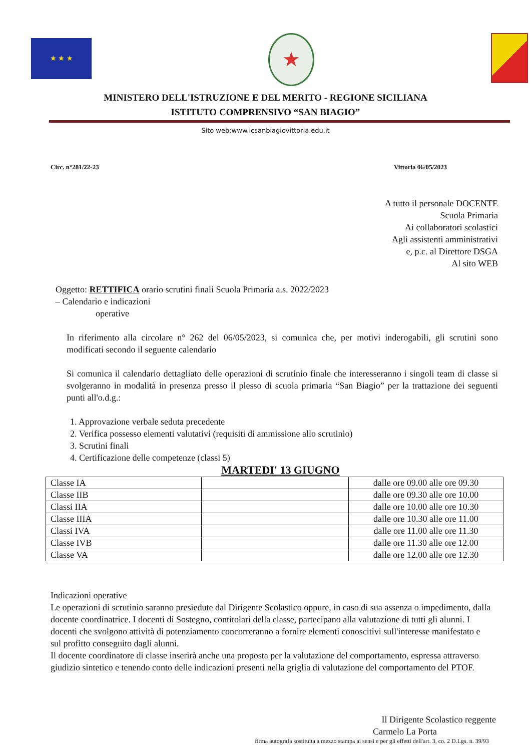★ ★ ★
★
MINISTERO DELL'ISTRUZIONE E DEL MERITO - REGIONE SICILIANA
ISTITUTO COMPRENSIVO “SAN BIAGIO”
Sito web:www.icsanbiagiovittoria.edu.it
Circ. n°281/22-23 Vittoria 06/05/2023
A tutto il personale DOCENTE
Scuola Primaria
Ai collaboratori scolastici
Agli assistenti amministrativi
e, p.c. al Direttore DSGA
Al sito WEB
Oggetto: RETTIFICA orario scrutini finali Scuola Primaria a.s. 2022/2023
– Calendario e indicazioni
operative
In riferimento alla circolare n° 262 del 06/05/2023, si comunica che, per motivi inderogabili, gli scrutini sono modificati secondo il seguente calendario
Si comunica il calendario dettagliato delle operazioni di scrutinio finale che interesseranno i singoli team di classe si svolgeranno in modalità in presenza presso il plesso di scuola primaria “San Biagio” per la trattazione dei seguenti punti all'o.d.g.:
1. Approvazione verbale seduta precedente
2. Verifica possesso elementi valutativi (requisiti di ammissione allo scrutinio)
3. Scrutini finali
4. Certificazione delle competenze (classi 5)
MARTEDI' 13 GIUGNO
| Classe IA | | dalle ore 09.00 alle ore 09.30 |
| Classe IIB | | dalle ore 09.30 alle ore 10.00 |
| Classi IIA | | dalle ore 10.00 alle ore 10.30 |
| Classe IIIA | | dalle ore 10.30 alle ore 11.00 |
| Classi IVA | | dalle ore 11.00 alle ore 11.30 |
| Classe IVB | | dalle ore 11.30 alle ore 12.00 |
| Classe VA | | dalle ore 12.00 alle ore 12.30 |
Indicazioni operative
Le operazioni di scrutinio saranno presiedute dal Dirigente Scolastico oppure, in caso di sua assenza o impedimento, dalla docente coordinatrice. I docenti di Sostegno, contitolari della classe, partecipano alla valutazione di tutti gli alunni. I docenti che svolgono attività di potenziamento concorreranno a fornire elementi conoscitivi sull'interesse manifestato e sul profitto conseguito dagli alunni.
Il docente coordinatore di classe inserirà anche una proposta per la valutazione del comportamento, espressa attraverso giudizio sintetico e tenendo conto delle indicazioni presenti nella griglia di valutazione del comportamento del PTOF.
Il Dirigente Scolastico reggente
Carmelo La Porta
firma autografa sostituita a mezzo stampa ai sensi e per gli effetti dell'art. 3, co. 2 D.Lgs. n. 39/93